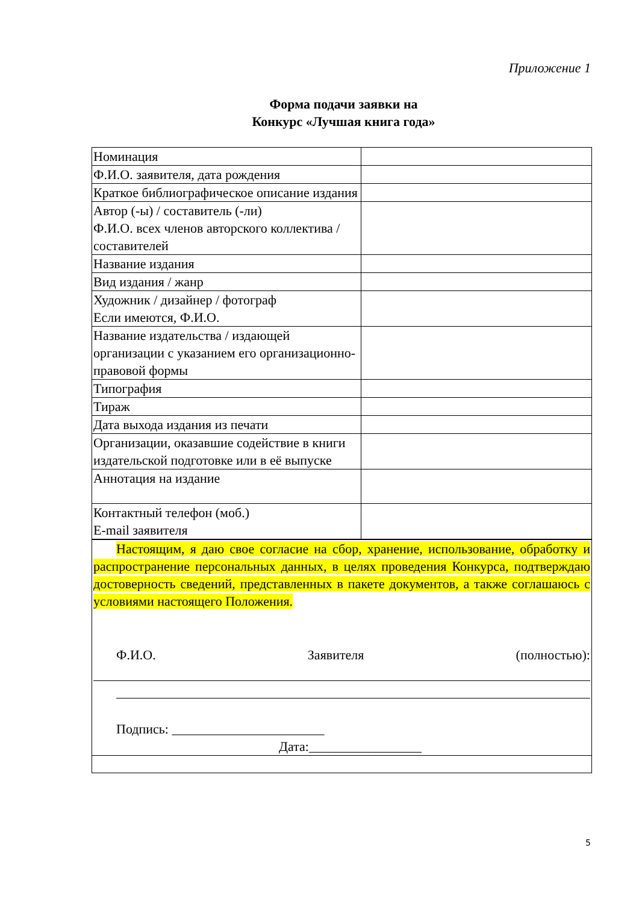Приложение 1
Форма подачи заявки на
Конкурс «Лучшая книга года»
| Номинация | |
| Ф.И.О. заявителя, дата рождения | |
| Краткое библиографическое описание издания | |
| Автор (-ы) / составитель (-ли) Ф.И.О. всех членов авторского коллектива / составителей | |
| Название издания | |
| Вид издания / жанр | |
| Художник / дизайнер / фотограф Если имеются, Ф.И.О. | |
| Название издательства / издающей организации с указанием его организационно-правовой формы | |
| Типография | |
| Тираж | |
| Дата выхода издания из печати | |
| Организации, оказавшие содействие в книги издательской подготовке или в её выпуске | |
| Аннотация на издание | |
| Контактный телефон (моб.) E-mail заявителя | |
| Настоящим, я даю свое согласие на сбор, хранение, использование, обработку и распространение персональных данных, в целях проведения Конкурса, подтверждаю достоверность сведений, представленных в пакете документов, а также соглашаюсь с условиями настоящего Положения. Ф.И.О. Заявителя (полностью): Подпись: _______________________ Дата:_________________ | |
5